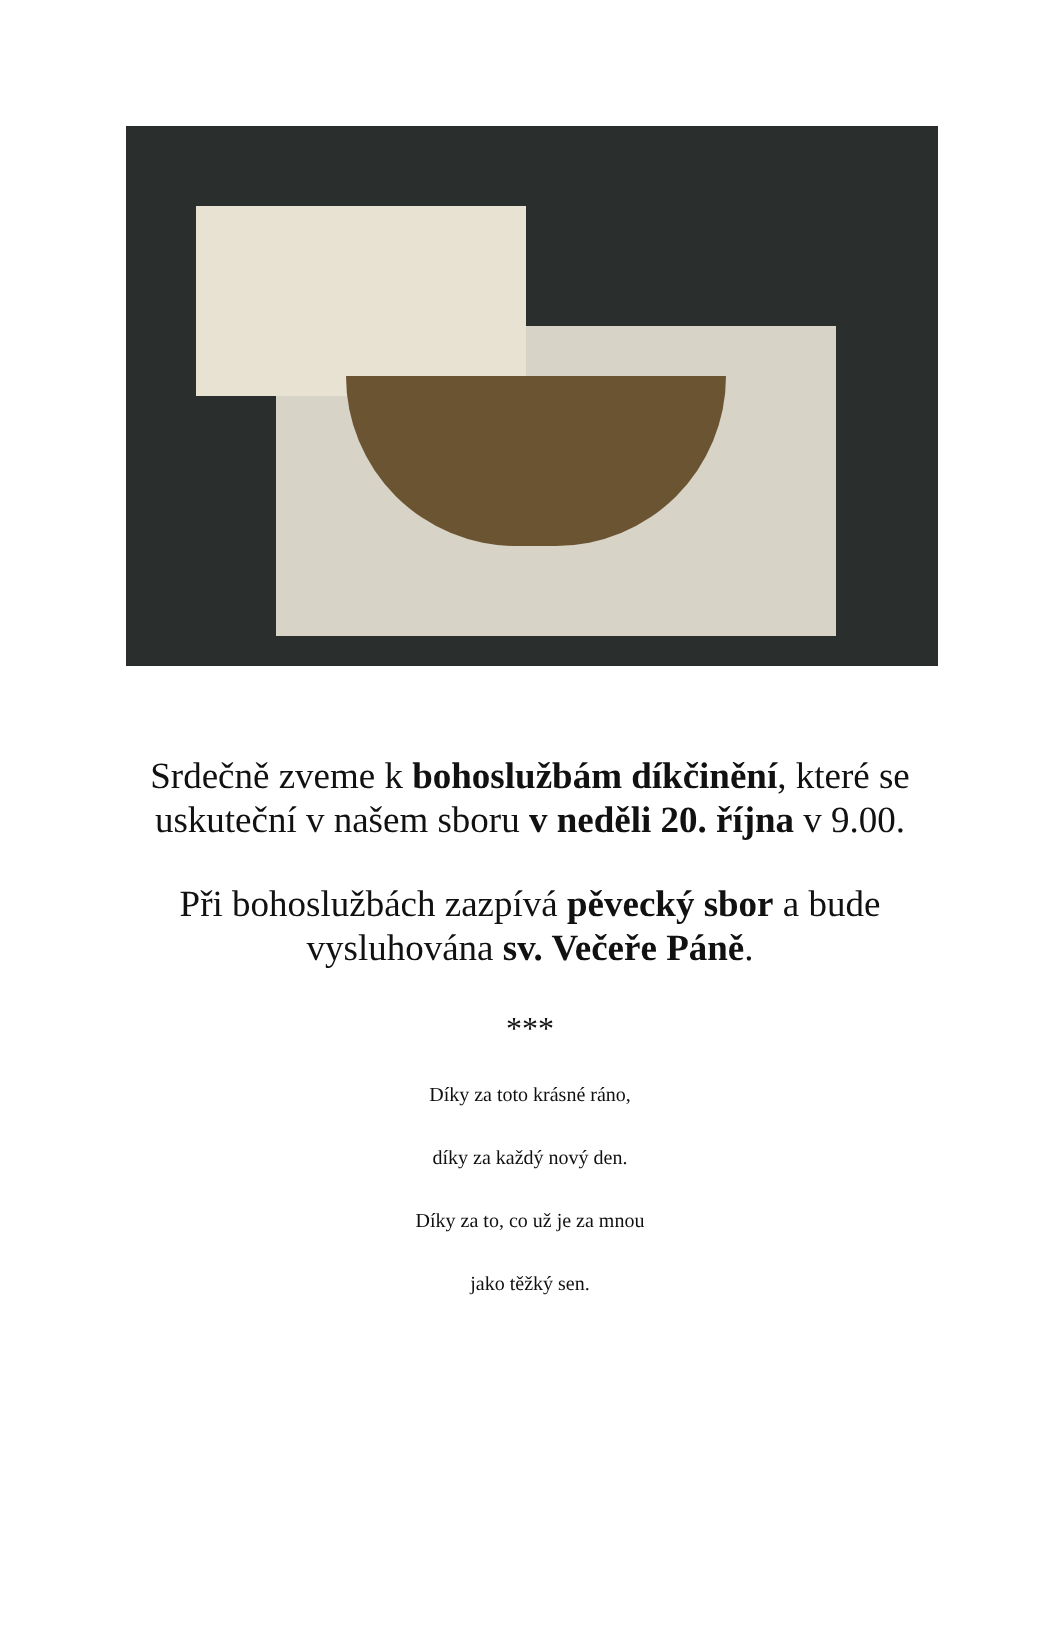Srdečně zveme k bohoslužbám díkčinění, které se uskuteční v našem sboru v neděli 20. října v 9.00.
Při bohoslužbách zazpívá pěvecký sbor a bude vysluhována sv. Večeře Páně.
***
Díky za toto krásné ráno,
díky za každý nový den.
Díky za to, co už je za mnou
jako těžký sen.